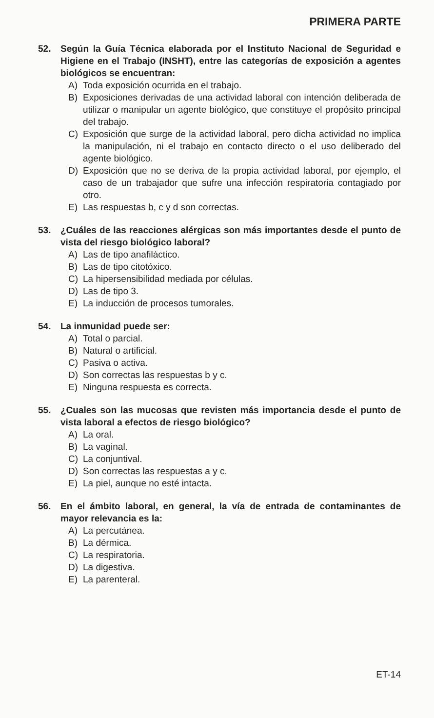PRIMERA PARTE
52. Según la Guía Técnica elaborada por el Instituto Nacional de Seguridad e Higiene en el Trabajo (INSHT), entre las categorías de exposición a agentes biológicos se encuentran:
A) Toda exposición ocurrida en el trabajo.
B) Exposiciones derivadas de una actividad laboral con intención deliberada de utilizar o manipular un agente biológico, que constituye el propósito principal del trabajo.
C) Exposición que surge de la actividad laboral, pero dicha actividad no implica la manipulación, ni el trabajo en contacto directo o el uso deliberado del agente biológico.
D) Exposición que no se deriva de la propia actividad laboral, por ejemplo, el caso de un trabajador que sufre una infección respiratoria contagiado por otro.
E) Las respuestas b, c y d son correctas.
53. ¿Cuáles de las reacciones alérgicas son más importantes desde el punto de vista del riesgo biológico laboral?
A) Las de tipo anafiláctico.
B) Las de tipo citotóxico.
C) La hipersensibilidad mediada por células.
D) Las de tipo 3.
E) La inducción de procesos tumorales.
54. La inmunidad puede ser:
A) Total o parcial.
B) Natural o artificial.
C) Pasiva o activa.
D) Son correctas las respuestas b y c.
E) Ninguna respuesta es correcta.
55. ¿Cuales son las mucosas que revisten más importancia desde el punto de vista laboral a efectos de riesgo biológico?
A) La oral.
B) La vaginal.
C) La conjuntival.
D) Son correctas las respuestas a y c.
E) La piel, aunque no esté intacta.
56. En el ámbito laboral, en general, la vía de entrada de contaminantes de mayor relevancia es la:
A) La percutánea.
B) La dérmica.
C) La respiratoria.
D) La digestiva.
E) La parenteral.
ET-14